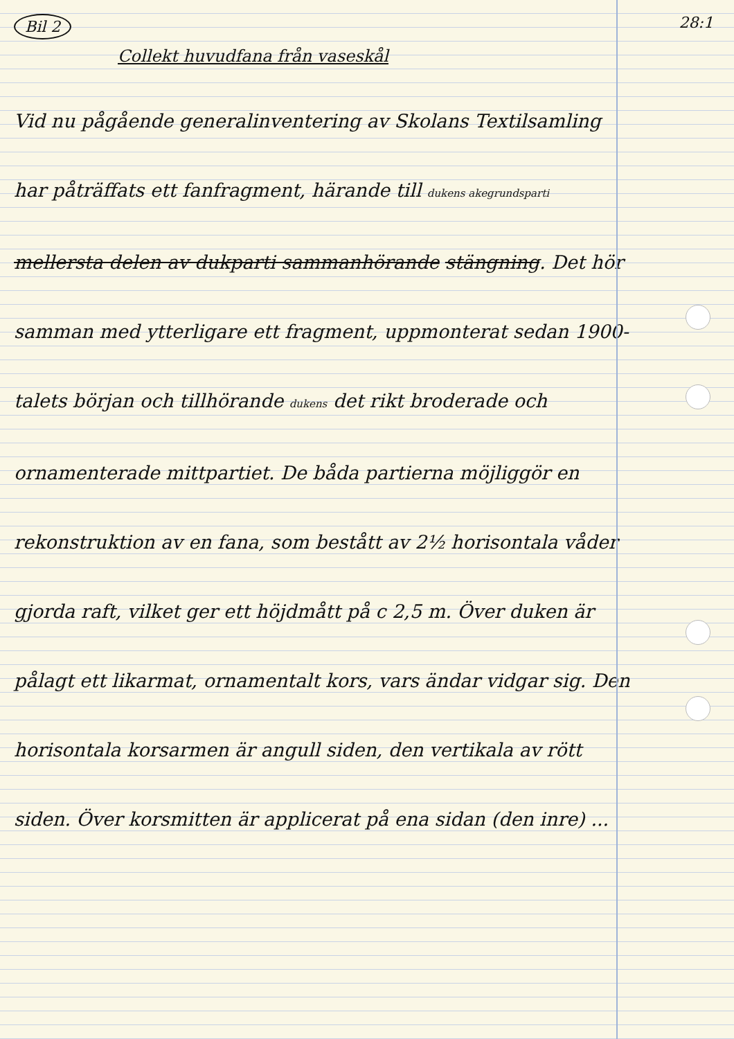Bil 2 28:1
Collekt huvudfana från vaseskål
Vid nu pågående generalinventering av Skolans Textilsamling har påträffats ett fanfragment, härande till dukens akegrundsparti mellersta delen av dukparti sammanhörande stängning. Det hör samman med ytterligare ett fragment, uppmonterat sedan 1900-talets början och tillhörande dukens det rikt broderade och ornamenterade mittpartiet. De båda partierna möjliggör en rekonstruktion av en fana, som bestått av 2½ horisontala våder gjorda raft, vilket ger ett höjdmått på c 2,5 m. Över duken är pålagt ett likarmat, ornamentalt kors, vars ändar vidgar sig. Den horisontala korsarmen är angull siden, den vertikala av rött siden. Över korsmitten är applicerat på ena sidan (den inre) ...